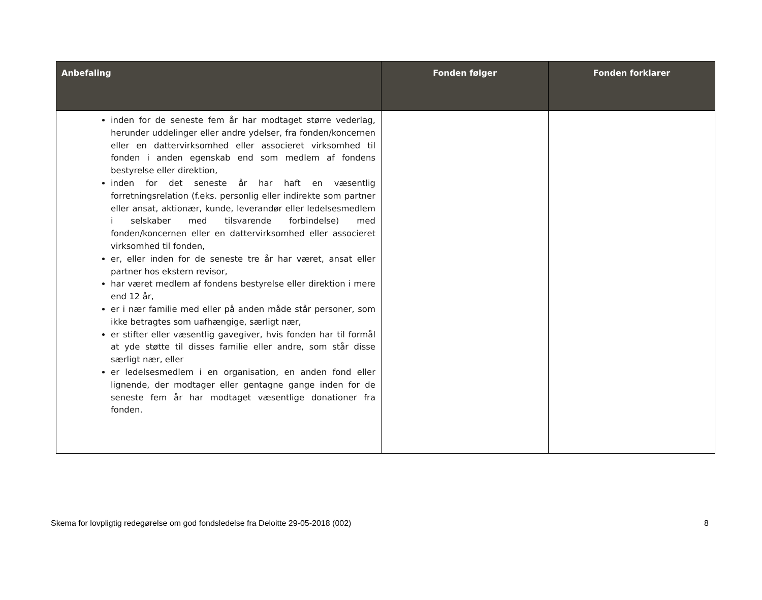| Anbefaling | Fonden følger | Fonden forklarer |
| --- | --- | --- |
| inden for de seneste fem år har modtaget større vederlag, herunder uddelinger eller andre ydelser, fra fonden/koncernen eller en dattervirksomhed eller associeret virksomhed til fonden i anden egenskab end som medlem af fondens bestyrelse eller direktion, inden for det seneste år har haft en væsentlig forretningsrelation (f.eks. personlig eller indirekte som partner eller ansat, aktionær, kunde, leverandør eller ledelsesmedlem i selskaber med tilsvarende forbindelse) med fonden/koncernen eller en dattervirksomhed eller associeret virksomhed til fonden, er, eller inden for de seneste tre år har været, ansat eller partner hos ekstern revisor, har været medlem af fondens bestyrelse eller direktion i mere end 12 år, er i nær familie med eller på anden måde står personer, som ikke betragtes som uafhængige, særligt nær, er stifter eller væsentlig gavegiver, hvis fonden har til formål at yde støtte til disses familie eller andre, som står disse særligt nær, eller er ledelsesmedlem i en organisation, en anden fond eller lignende, der modtager eller gentagne gange inden for de seneste fem år har modtaget væsentlige donationer fra fonden. | | |
Skema for lovpligtig redegørelse om god fondsledelse fra Deloitte 29-05-2018 (002) 8